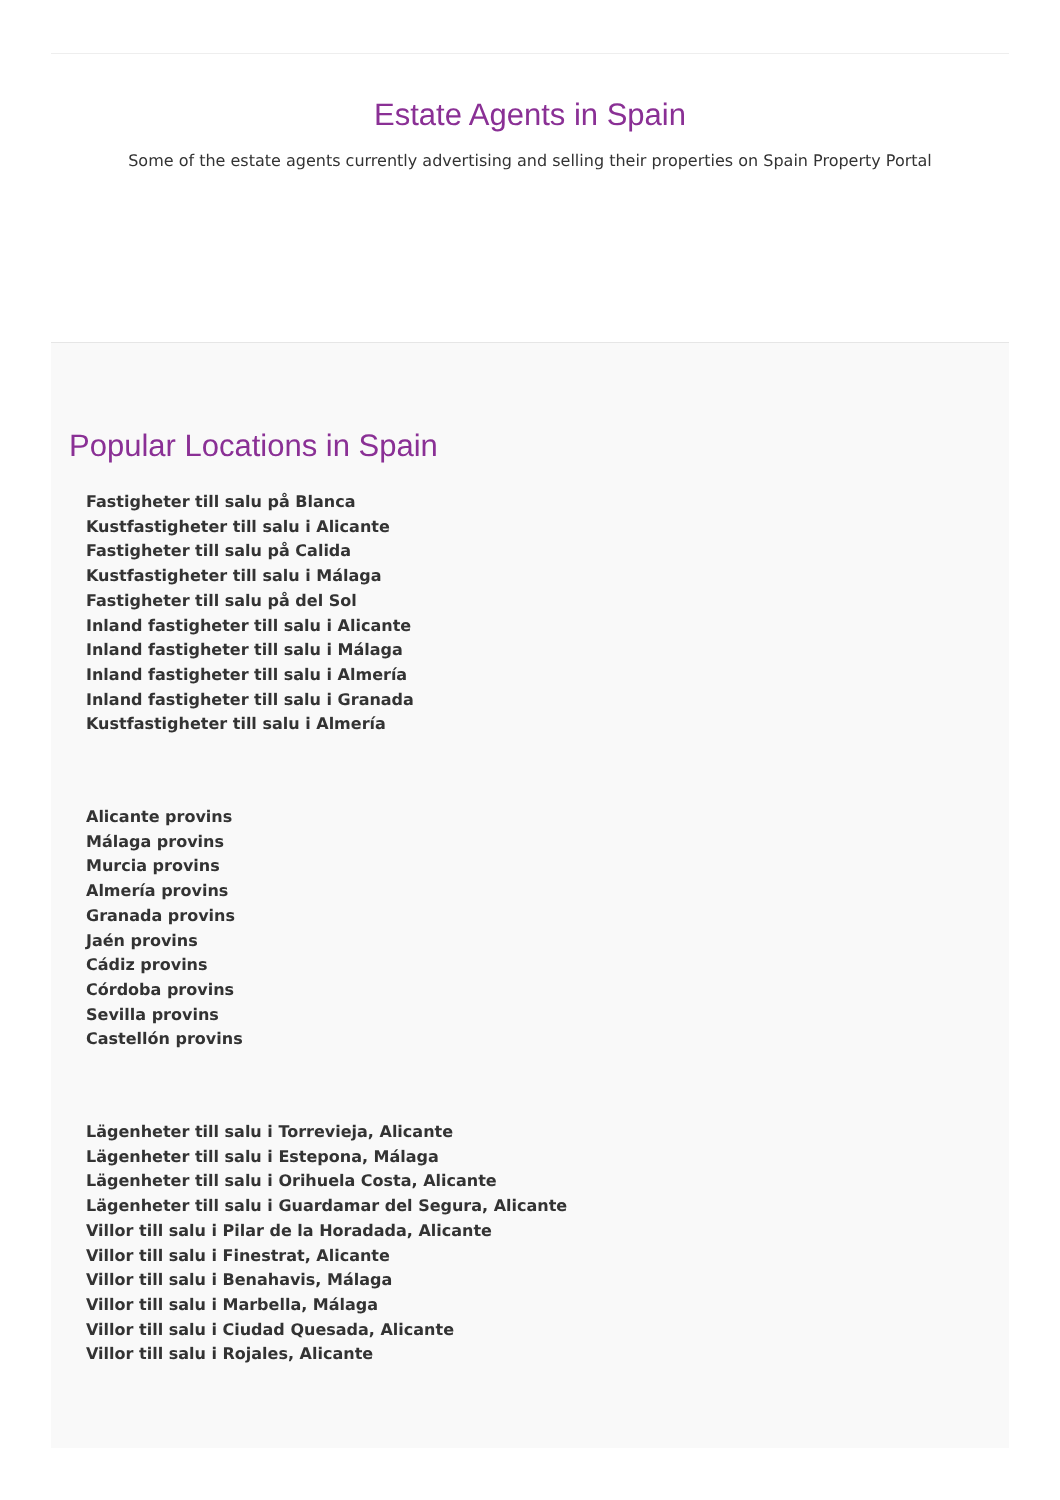Estate Agents in Spain
Some of the estate agents currently advertising and selling their properties on Spain Property Portal
Popular Locations in Spain
Fastigheter till salu på Blanca
Kustfastigheter till salu i Alicante
Fastigheter till salu på Calida
Kustfastigheter till salu i Málaga
Fastigheter till salu på del Sol
Inland fastigheter till salu i Alicante
Inland fastigheter till salu i Málaga
Inland fastigheter till salu i Almería
Inland fastigheter till salu i Granada
Kustfastigheter till salu i Almería
Alicante provins
Málaga provins
Murcia provins
Almería provins
Granada provins
Jaén provins
Cádiz provins
Córdoba provins
Sevilla provins
Castellón provins
Lägenheter till salu i Torrevieja, Alicante
Lägenheter till salu i Estepona, Málaga
Lägenheter till salu i Orihuela Costa, Alicante
Lägenheter till salu i Guardamar del Segura, Alicante
Villor till salu i Pilar de la Horadada, Alicante
Villor till salu i Finestrat, Alicante
Villor till salu i Benahavis, Málaga
Villor till salu i Marbella, Málaga
Villor till salu i Ciudad Quesada, Alicante
Villor till salu i Rojales, Alicante